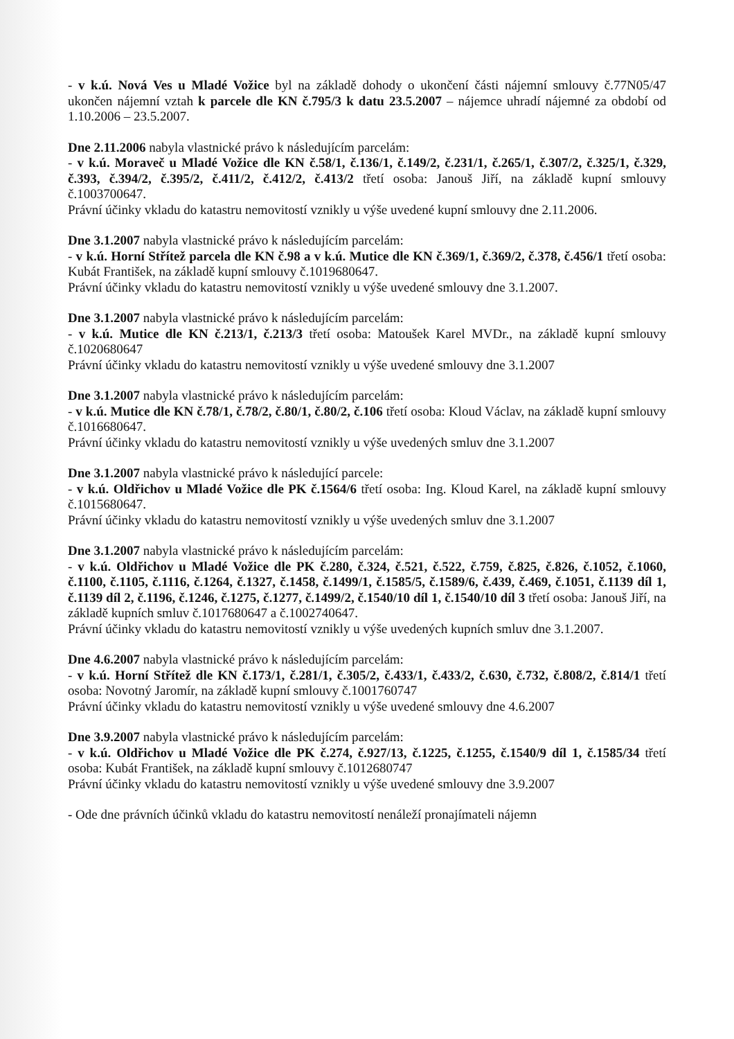- v k.ú. Nová Ves u Mladé Vožice byl na základě dohody o ukončení části nájemní smlouvy č.77N05/47 ukončen nájemní vztah k parcele dle KN č.795/3 k datu 23.5.2007 – nájemce uhradí nájemné za období od 1.10.2006 – 23.5.2007.
Dne 2.11.2006 nabyla vlastnické právo k následujícím parcelám:
- v k.ú. Moraveč u Mladé Vožice dle KN č.58/1, č.136/1, č.149/2, č.231/1, č.265/1, č.307/2, č.325/1, č.329, č.393, č.394/2, č.395/2, č.411/2, č.412/2, č.413/2 třetí osoba: Janouš Jiří, na základě kupní smlouvy č.1003700647.
Právní účinky vkladu do katastru nemovitostí vznikly u výše uvedené kupní smlouvy dne 2.11.2006.
Dne 3.1.2007 nabyla vlastnické právo k následujícím parcelám:
- v k.ú. Horní Střítež parcela dle KN č.98 a v k.ú. Mutice dle KN č.369/1, č.369/2, č.378, č.456/1 třetí osoba: Kubát František, na základě kupní smlouvy č.1019680647.
Právní účinky vkladu do katastru nemovitostí vznikly u výše uvedené smlouvy dne 3.1.2007.
Dne 3.1.2007 nabyla vlastnické právo k následujícím parcelám:
- v k.ú. Mutice dle KN č.213/1, č.213/3 třetí osoba: Matoušek Karel MVDr., na základě kupní smlouvy č.1020680647
Právní účinky vkladu do katastru nemovitostí vznikly u výše uvedené smlouvy dne 3.1.2007
Dne 3.1.2007 nabyla vlastnické právo k následujícím parcelám:
- v k.ú. Mutice dle KN č.78/1, č.78/2, č.80/1, č.80/2, č.106 třetí osoba: Kloud Václav, na základě kupní smlouvy č.1016680647.
Právní účinky vkladu do katastru nemovitostí vznikly u výše uvedených smluv dne 3.1.2007
Dne 3.1.2007 nabyla vlastnické právo k následující parcele:
- v k.ú. Oldřichov u Mladé Vožice dle PK č.1564/6 třetí osoba: Ing. Kloud Karel, na základě kupní smlouvy č.1015680647.
Právní účinky vkladu do katastru nemovitostí vznikly u výše uvedených smluv dne 3.1.2007
Dne 3.1.2007 nabyla vlastnické právo k následujícím parcelám:
- v k.ú. Oldřichov u Mladé Vožice dle PK č.280, č.324, č.521, č.522, č.759, č.825, č.826, č.1052, č.1060, č.1100, č.1105, č.1116, č.1264, č.1327, č.1458, č.1499/1, č.1585/5, č.1589/6, č.439, č.469, č.1051, č.1139 díl 1, č.1139 díl 2, č.1196, č.1246, č.1275, č.1277, č.1499/2, č.1540/10 díl 1, č.1540/10 díl 3 třetí osoba: Janouš Jiří, na základě kupních smluv č.1017680647 a č.1002740647.
Právní účinky vkladu do katastru nemovitostí vznikly u výše uvedených kupních smluv dne 3.1.2007.
Dne 4.6.2007 nabyla vlastnické právo k následujícím parcelám:
- v k.ú. Horní Střítež dle KN č.173/1, č.281/1, č.305/2, č.433/1, č.433/2, č.630, č.732, č.808/2, č.814/1 třetí osoba: Novotný Jaromír, na základě kupní smlouvy č.1001760747
Právní účinky vkladu do katastru nemovitostí vznikly u výše uvedené smlouvy dne 4.6.2007
Dne 3.9.2007 nabyla vlastnické právo k následujícím parcelám:
- v k.ú. Oldřichov u Mladé Vožice dle PK č.274, č.927/13, č.1225, č.1255, č.1540/9 díl 1, č.1585/34 třetí osoba: Kubát František, na základě kupní smlouvy č.1012680747
Právní účinky vkladu do katastru nemovitostí vznikly u výše uvedené smlouvy dne 3.9.2007
- Ode dne právních účinků vkladu do katastru nemovitostí nenáleží pronajímateli nájemn